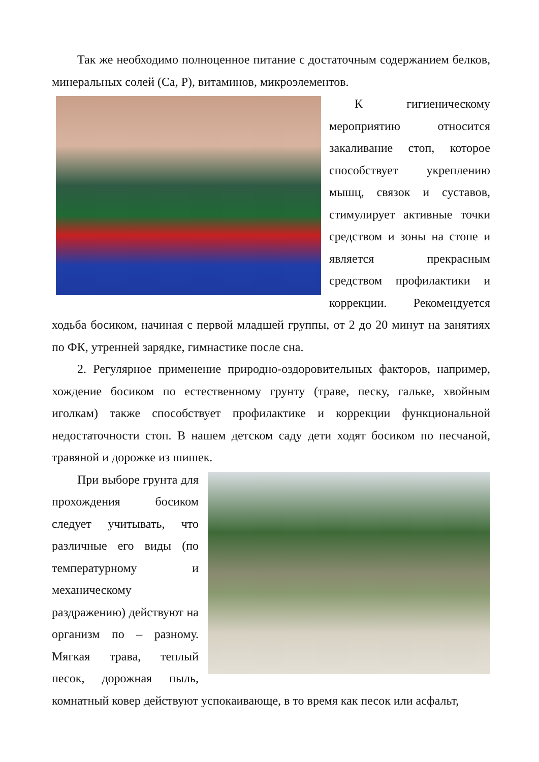Так же необходимо полноценное питание с достаточным содержанием белков, минеральных солей (Са, Р), витаминов, микроэлементов.
К гигиеническому мероприятию относится закаливание стоп, которое способствует укреплению мышц, связок и суставов, стимулирует активные точки средством и зоны на стопе и является прекрасным средством профилактики и коррекции. Рекомендуется ходьба босиком, начиная с первой младшей группы, от 2 до 20 минут на занятиях по ФК, утренней зарядке, гимнастике после сна.
2. Регулярное применение природно-оздоровительных факторов, например, хождение босиком по естественному грунту (траве, песку, гальке, хвойным иголкам) также способствует профилактике и коррекции функциональной недостаточности стоп. В нашем детском саду дети ходят босиком по песчаной, травяной и дорожке из шишек.
При выборе грунта для прохождения босиком следует учитывать, что различные его виды (по температурному и механическому раздражению) действуют на организм по – разному. Мягкая трава, теплый песок, дорожная пыль, комнатный ковер действуют успокаивающе, в то время как песок или асфальт,